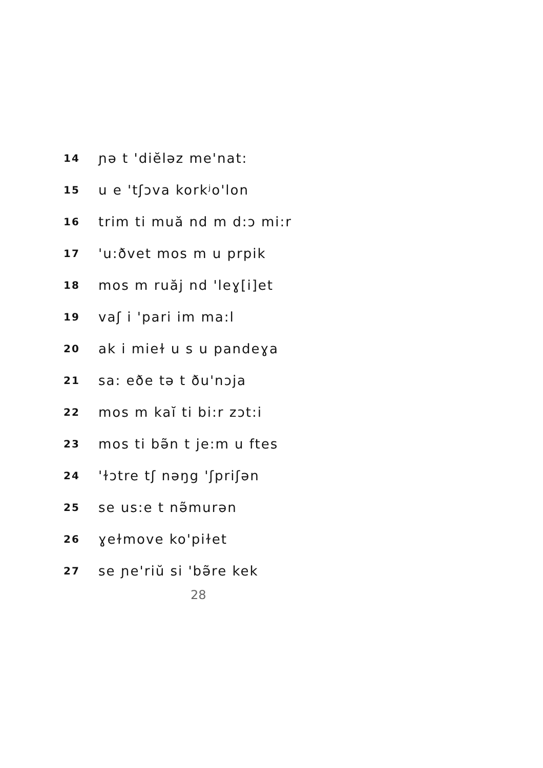14 ɲə t 'diĕləz me'nat:
15 u e 'tʃɔva korkʲo'lon
16 trim ti muă nd m d:ɔ mi:r
17 'u:ðvet mos m u prpik
18 mos m ruăj nd 'leɣ[i]et
19 vaʃ i 'pari im ma:l
20 ak i mieɫ u s u pandeɣa
21 sa: eðe tə t ðu'nɔja
22 mos m kaĭ ti bi:r zɔt:i
23 mos ti bə̃n t je:m u ftes
24 'ɫɔtre tʃ nəŋg 'ʃpriʃən
25 se us:e t nə̃murən
26 ɣeɫmove ko'piɫet
27 se ɲe'riŭ si 'bə̃re kek
28